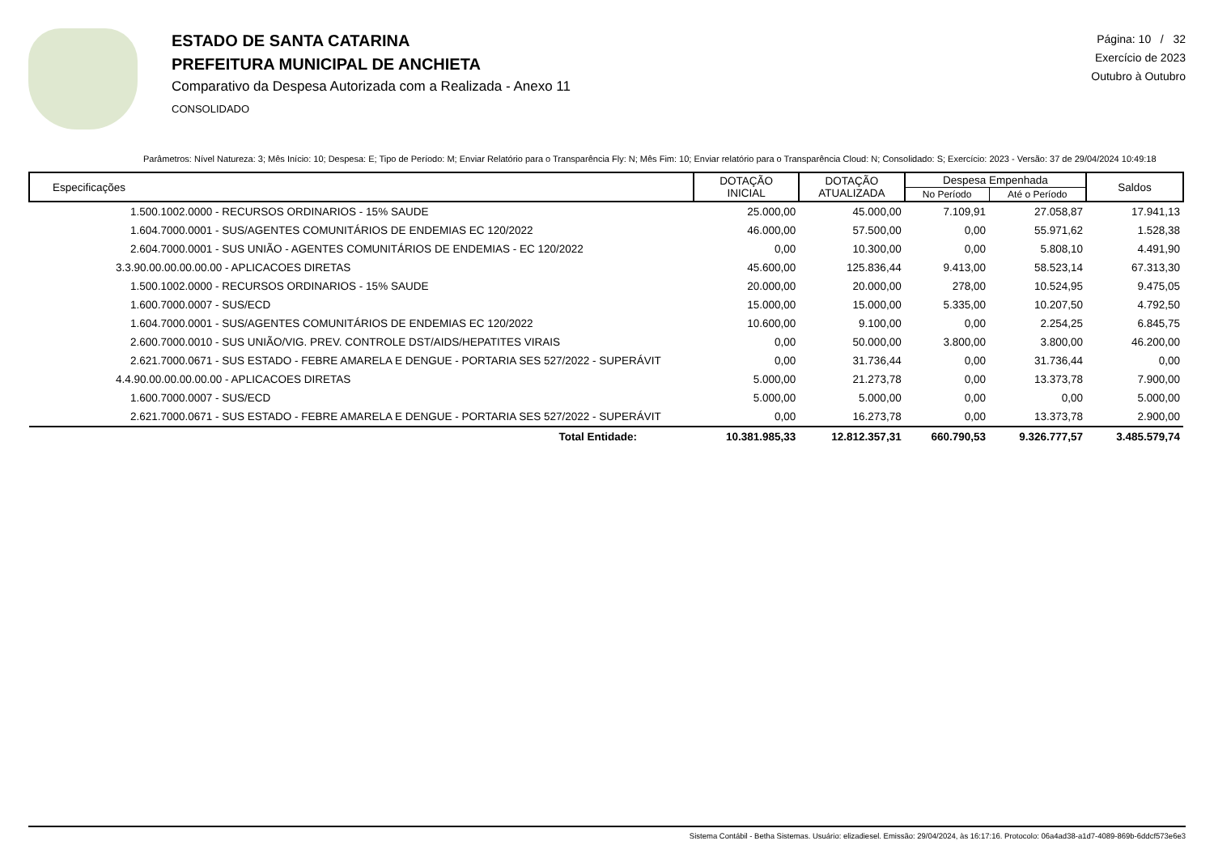ESTADO DE SANTA CATARINA
PREFEITURA MUNICIPAL DE ANCHIETA
Comparativo da Despesa Autorizada com a Realizada - Anexo 11
CONSOLIDADO
Página: 10 / 32
Exercício de 2023
Outubro à Outubro
Parâmetros: Nível Natureza: 3; Mês Início: 10; Despesa: E; Tipo de Período: M; Enviar Relatório para o Transparência Fly: N; Mês Fim: 10; Enviar relatório para o Transparência Cloud: N; Consolidado: S; Exercício: 2023 - Versão: 37 de 29/04/2024 10:49:18
| Especificações | DOTAÇÃO INICIAL | DOTAÇÃO ATUALIZADA | Despesa Empenhada | | Saldos |
| --- | --- | --- | --- | --- | --- |
| | | | No Período | Até o Período | |
| 1.500.1002.0000 - RECURSOS ORDINARIOS - 15% SAUDE | 25.000,00 | 45.000,00 | 7.109,91 | 27.058,87 | 17.941,13 |
| 1.604.7000.0001 - SUS/AGENTES COMUNITÁRIOS DE ENDEMIAS EC 120/2022 | 46.000,00 | 57.500,00 | 0,00 | 55.971,62 | 1.528,38 |
| 2.604.7000.0001 - SUS UNIÃO - AGENTES COMUNITÁRIOS DE ENDEMIAS - EC 120/2022 | 0,00 | 10.300,00 | 0,00 | 5.808,10 | 4.491,90 |
| 3.3.90.00.00.00.00.00 - APLICACOES DIRETAS | 45.600,00 | 125.836,44 | 9.413,00 | 58.523,14 | 67.313,30 |
| 1.500.1002.0000 - RECURSOS ORDINARIOS - 15% SAUDE | 20.000,00 | 20.000,00 | 278,00 | 10.524,95 | 9.475,05 |
| 1.600.7000.0007 - SUS/ECD | 15.000,00 | 15.000,00 | 5.335,00 | 10.207,50 | 4.792,50 |
| 1.604.7000.0001 - SUS/AGENTES COMUNITÁRIOS DE ENDEMIAS EC 120/2022 | 10.600,00 | 9.100,00 | 0,00 | 2.254,25 | 6.845,75 |
| 2.600.7000.0010 - SUS UNIÃO/VIG. PREV. CONTROLE DST/AIDS/HEPATITES VIRAIS | 0,00 | 50.000,00 | 3.800,00 | 3.800,00 | 46.200,00 |
| 2.621.7000.0671 - SUS ESTADO - FEBRE AMARELA E DENGUE - PORTARIA SES 527/2022 - SUPERÁVIT | 0,00 | 31.736,44 | 0,00 | 31.736,44 | 0,00 |
| 4.4.90.00.00.00.00.00 - APLICACOES DIRETAS | 5.000,00 | 21.273,78 | 0,00 | 13.373,78 | 7.900,00 |
| 1.600.7000.0007 - SUS/ECD | 5.000,00 | 5.000,00 | 0,00 | 0,00 | 5.000,00 |
| 2.621.7000.0671 - SUS ESTADO - FEBRE AMARELA E DENGUE - PORTARIA SES 527/2022 - SUPERÁVIT | 0,00 | 16.273,78 | 0,00 | 13.373,78 | 2.900,00 |
| Total Entidade: | 10.381.985,33 | 12.812.357,31 | 660.790,53 | 9.326.777,57 | 3.485.579,74 |
Sistema Contábil - Betha Sistemas. Usuário: elizadiesel. Emissão: 29/04/2024, às 16:17:16. Protocolo: 06a4ad38-a1d7-4089-869b-6ddcf573e6e3